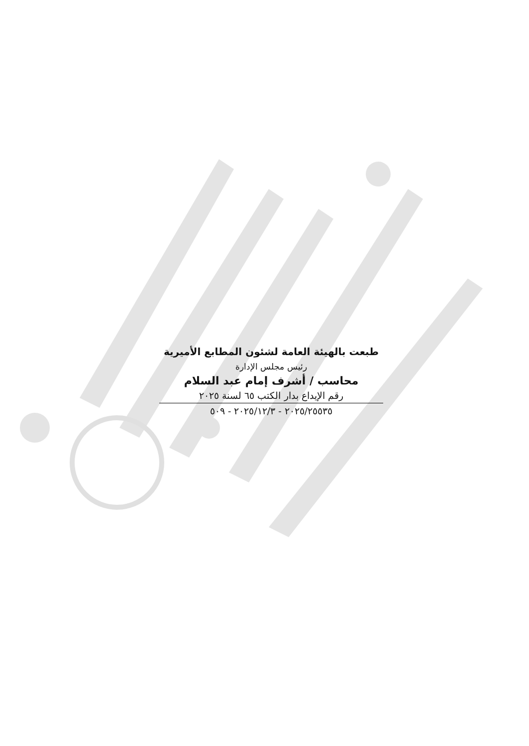طبعت بالهيئة العامة لشئون المطابع الأميرية
رئيس مجلس الإدارة
محاسب / أشرف إمام عبد السلام
رقم الإيداع بدار الكتب ٦٥ لسنة ٢٠٢٥
٢٠٢٥/٢٥٥٣٥ - ٢٠٢٥/١٢/٣ - ٥٠٩